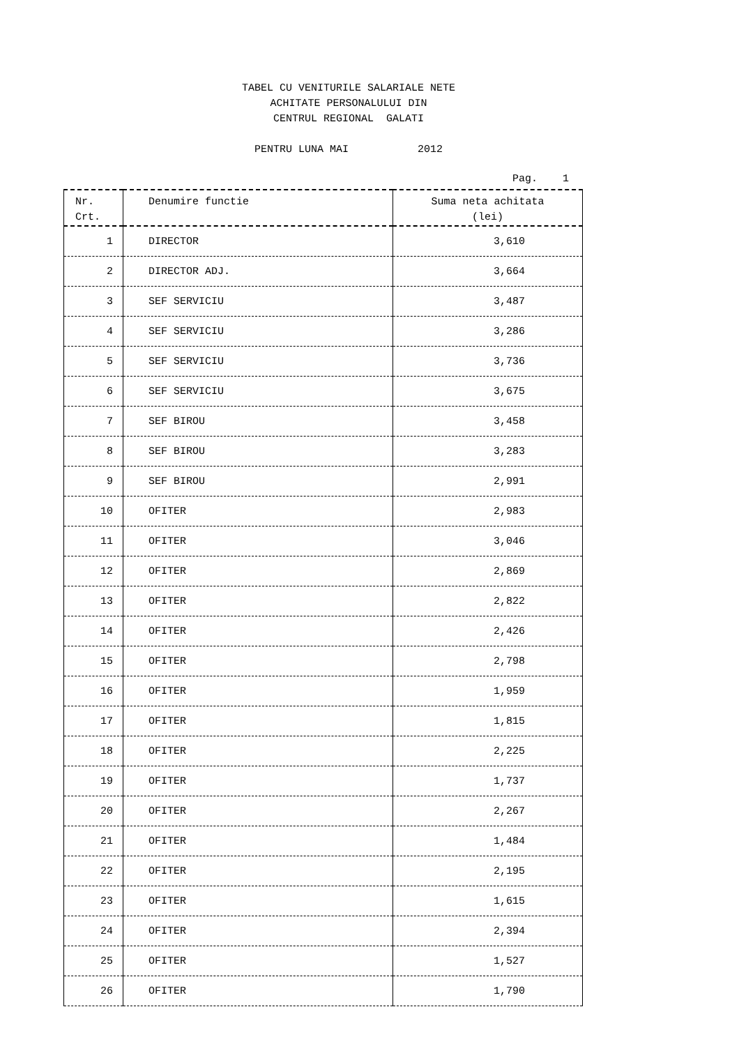TABEL CU VENITURILE SALARIALE NETE
ACHITATE PERSONALULUI DIN
CENTRUL REGIONAL GALATI
PENTRU LUNA MAI 2012
Pag. 1
| Nr. Crt. | Denumire functie | Suma neta achitata (lei) |
| --- | --- | --- |
| 1 | DIRECTOR | 3,610 |
| 2 | DIRECTOR ADJ. | 3,664 |
| 3 | SEF SERVICIU | 3,487 |
| 4 | SEF SERVICIU | 3,286 |
| 5 | SEF SERVICIU | 3,736 |
| 6 | SEF SERVICIU | 3,675 |
| 7 | SEF BIROU | 3,458 |
| 8 | SEF BIROU | 3,283 |
| 9 | SEF BIROU | 2,991 |
| 10 | OFITER | 2,983 |
| 11 | OFITER | 3,046 |
| 12 | OFITER | 2,869 |
| 13 | OFITER | 2,822 |
| 14 | OFITER | 2,426 |
| 15 | OFITER | 2,798 |
| 16 | OFITER | 1,959 |
| 17 | OFITER | 1,815 |
| 18 | OFITER | 2,225 |
| 19 | OFITER | 1,737 |
| 20 | OFITER | 2,267 |
| 21 | OFITER | 1,484 |
| 22 | OFITER | 2,195 |
| 23 | OFITER | 1,615 |
| 24 | OFITER | 2,394 |
| 25 | OFITER | 1,527 |
| 26 | OFITER | 1,790 |